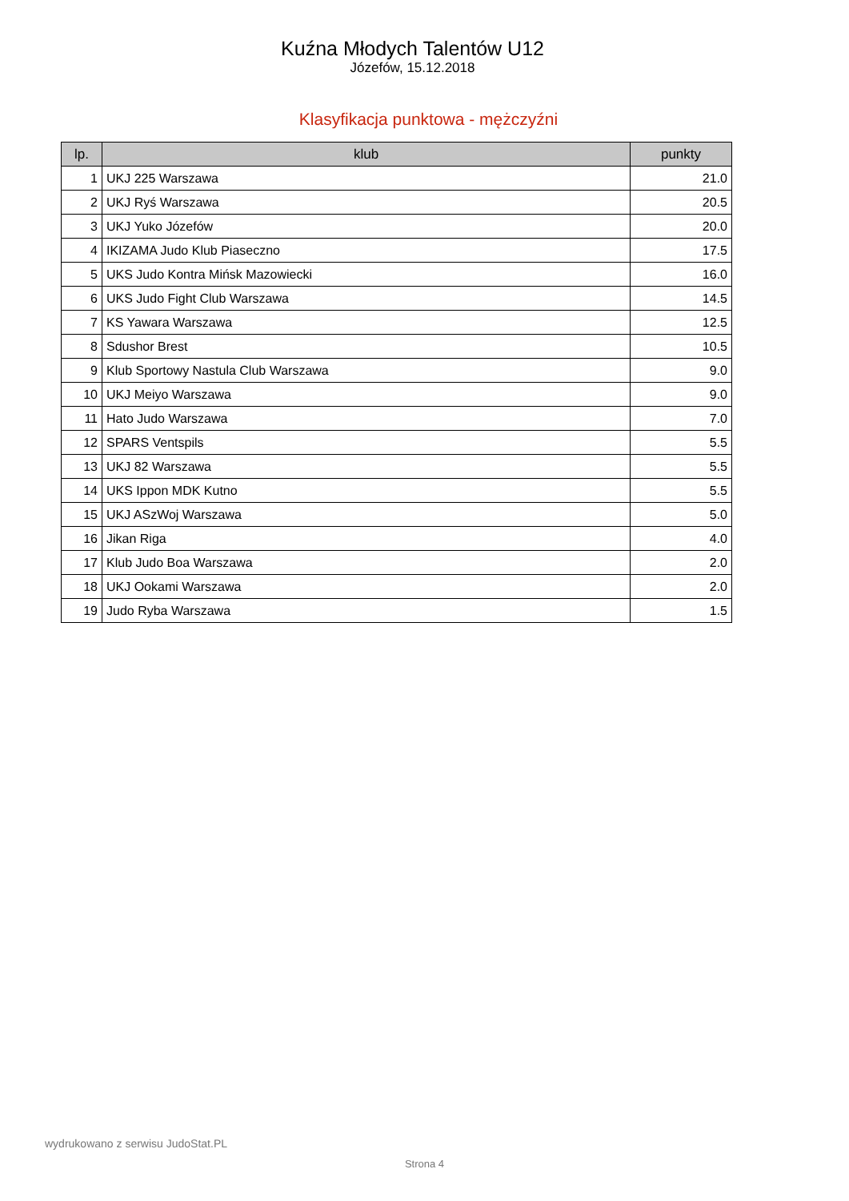Kuźna Młodych Talentów U12
Józefów, 15.12.2018
Klasyfikacja punktowa - mężczyźni
| lp. | klub | punkty |
| --- | --- | --- |
| 1 | UKJ 225 Warszawa | 21.0 |
| 2 | UKJ Ryś Warszawa | 20.5 |
| 3 | UKJ Yuko Józefów | 20.0 |
| 4 | IKIZAMA Judo Klub Piaseczno | 17.5 |
| 5 | UKS Judo Kontra Mińsk Mazowiecki | 16.0 |
| 6 | UKS Judo Fight Club Warszawa | 14.5 |
| 7 | KS Yawara Warszawa | 12.5 |
| 8 | Sdushor Brest | 10.5 |
| 9 | Klub Sportowy Nastula Club Warszawa | 9.0 |
| 10 | UKJ Meiyo Warszawa | 9.0 |
| 11 | Hato Judo Warszawa | 7.0 |
| 12 | SPARS Ventspils | 5.5 |
| 13 | UKJ 82 Warszawa | 5.5 |
| 14 | UKS Ippon MDK Kutno | 5.5 |
| 15 | UKJ ASzWoj Warszawa | 5.0 |
| 16 | Jikan Riga | 4.0 |
| 17 | Klub Judo Boa Warszawa | 2.0 |
| 18 | UKJ Ookami Warszawa | 2.0 |
| 19 | Judo Ryba Warszawa | 1.5 |
wydrukowano z serwisu JudoStat.PL
Strona 4